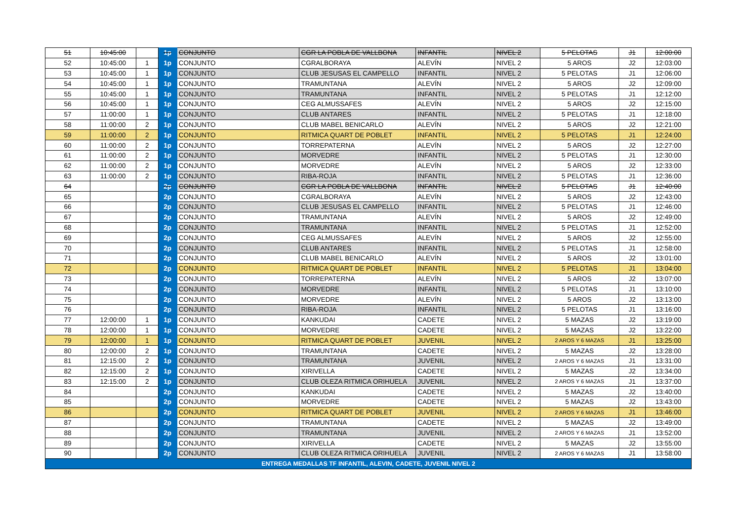| 51 | 10:45:00 | | 1p | CONJUNTO | CGR LA POBLA DE VALLBONA | INFANTIL | NIVEL 2 | 5 PELOTAS | J1 | 12:00:00 |
| 52 | 10:45:00 | 1 | 1p | CONJUNTO | CGRALBORAYA | ALEVÍN | NIVEL 2 | 5 AROS | J2 | 12:03:00 |
| 53 | 10:45:00 | 1 | 1p | CONJUNTO | CLUB JESUSAS EL CAMPELLO | INFANTIL | NIVEL 2 | 5 PELOTAS | J1 | 12:06:00 |
| 54 | 10:45:00 | 1 | 1p | CONJUNTO | TRAMUNTANA | ALEVÍN | NIVEL 2 | 5 AROS | J2 | 12:09:00 |
| 55 | 10:45:00 | 1 | 1p | CONJUNTO | TRAMUNTANA | INFANTIL | NIVEL 2 | 5 PELOTAS | J1 | 12:12:00 |
| 56 | 10:45:00 | 1 | 1p | CONJUNTO | CEG ALMUSSAFES | ALEVÍN | NIVEL 2 | 5 AROS | J2 | 12:15:00 |
| 57 | 11:00:00 | 1 | 1p | CONJUNTO | CLUB ANTARES | INFANTIL | NIVEL 2 | 5 PELOTAS | J1 | 12:18:00 |
| 58 | 11:00:00 | 2 | 1p | CONJUNTO | CLUB MABEL BENICARLO | ALEVÍN | NIVEL 2 | 5 AROS | J2 | 12:21:00 |
| 59 | 11:00:00 | 2 | 1p | CONJUNTO | RITMICA QUART DE POBLET | INFANTIL | NIVEL 2 | 5 PELOTAS | J1 | 12:24:00 |
| 60 | 11:00:00 | 2 | 1p | CONJUNTO | TORREPATERNA | ALEVÍN | NIVEL 2 | 5 AROS | J2 | 12:27:00 |
| 61 | 11:00:00 | 2 | 1p | CONJUNTO | MORVEDRE | INFANTIL | NIVEL 2 | 5 PELOTAS | J1 | 12:30:00 |
| 62 | 11:00:00 | 2 | 1p | CONJUNTO | MORVEDRE | ALEVÍN | NIVEL 2 | 5 AROS | J2 | 12:33:00 |
| 63 | 11:00:00 | 2 | 1p | CONJUNTO | RIBA-ROJA | INFANTIL | NIVEL 2 | 5 PELOTAS | J1 | 12:36:00 |
| 64 | | | 2p | CONJUNTO | CGR LA POBLA DE VALLBONA | INFANTIL | NIVEL 2 | 5 PELOTAS | J1 | 12:40:00 |
| 65 | | | 2p | CONJUNTO | CGRALBORAYA | ALEVÍN | NIVEL 2 | 5 AROS | J2 | 12:43:00 |
| 66 | | | 2p | CONJUNTO | CLUB JESUSAS EL CAMPELLO | INFANTIL | NIVEL 2 | 5 PELOTAS | J1 | 12:46:00 |
| 67 | | | 2p | CONJUNTO | TRAMUNTANA | ALEVÍN | NIVEL 2 | 5 AROS | J2 | 12:49:00 |
| 68 | | | 2p | CONJUNTO | TRAMUNTANA | INFANTIL | NIVEL 2 | 5 PELOTAS | J1 | 12:52:00 |
| 69 | | | 2p | CONJUNTO | CEG ALMUSSAFES | ALEVÍN | NIVEL 2 | 5 AROS | J2 | 12:55:00 |
| 70 | | | 2p | CONJUNTO | CLUB ANTARES | INFANTIL | NIVEL 2 | 5 PELOTAS | J1 | 12:58:00 |
| 71 | | | 2p | CONJUNTO | CLUB MABEL BENICARLO | ALEVÍN | NIVEL 2 | 5 AROS | J2 | 13:01:00 |
| 72 | | | 2p | CONJUNTO | RITMICA QUART DE POBLET | INFANTIL | NIVEL 2 | 5 PELOTAS | J1 | 13:04:00 |
| 73 | | | 2p | CONJUNTO | TORREPATERNA | ALEVÍN | NIVEL 2 | 5 AROS | J2 | 13:07:00 |
| 74 | | | 2p | CONJUNTO | MORVEDRE | INFANTIL | NIVEL 2 | 5 PELOTAS | J1 | 13:10:00 |
| 75 | | | 2p | CONJUNTO | MORVEDRE | ALEVÍN | NIVEL 2 | 5 AROS | J2 | 13:13:00 |
| 76 | | | 2p | CONJUNTO | RIBA-ROJA | INFANTIL | NIVEL 2 | 5 PELOTAS | J1 | 13:16:00 |
| 77 | 12:00:00 | 1 | 1p | CONJUNTO | KANKUDAI | CADETE | NIVEL 2 | 5 MAZAS | J2 | 13:19:00 |
| 78 | 12:00:00 | 1 | 1p | CONJUNTO | MORVEDRE | CADETE | NIVEL 2 | 5 MAZAS | J2 | 13:22:00 |
| 79 | 12:00:00 | 1 | 1p | CONJUNTO | RITMICA QUART DE POBLET | JUVENIL | NIVEL 2 | 2 AROS Y 6 MAZAS | J1 | 13:25:00 |
| 80 | 12:00:00 | 2 | 1p | CONJUNTO | TRAMUNTANA | CADETE | NIVEL 2 | 5 MAZAS | J2 | 13:28:00 |
| 81 | 12:15:00 | 2 | 1p | CONJUNTO | TRAMUNTANA | JUVENIL | NIVEL 2 | 2 AROS Y 6 MAZAS | J1 | 13:31:00 |
| 82 | 12:15:00 | 2 | 1p | CONJUNTO | XIRIVELLA | CADETE | NIVEL 2 | 5 MAZAS | J2 | 13:34:00 |
| 83 | 12:15:00 | 2 | 1p | CONJUNTO | CLUB OLEZA RITMICA ORIHUELA | JUVENIL | NIVEL 2 | 2 AROS Y 6 MAZAS | J1 | 13:37:00 |
| 84 | | | 2p | CONJUNTO | KANKUDAI | CADETE | NIVEL 2 | 5 MAZAS | J2 | 13:40:00 |
| 85 | | | 2p | CONJUNTO | MORVEDRE | CADETE | NIVEL 2 | 5 MAZAS | J2 | 13:43:00 |
| 86 | | | 2p | CONJUNTO | RITMICA QUART DE POBLET | JUVENIL | NIVEL 2 | 2 AROS Y 6 MAZAS | J1 | 13:46:00 |
| 87 | | | 2p | CONJUNTO | TRAMUNTANA | CADETE | NIVEL 2 | 5 MAZAS | J2 | 13:49:00 |
| 88 | | | 2p | CONJUNTO | TRAMUNTANA | JUVENIL | NIVEL 2 | 2 AROS Y 6 MAZAS | J1 | 13:52:00 |
| 89 | | | 2p | CONJUNTO | XIRIVELLA | CADETE | NIVEL 2 | 5 MAZAS | J2 | 13:55:00 |
| 90 | | | 2p | CONJUNTO | CLUB OLEZA RITMICA ORIHUELA | JUVENIL | NIVEL 2 | 2 AROS Y 6 MAZAS | J1 | 13:58:00 |
| ENTREGA MEDALLAS TF INFANTIL, ALEVIN, CADETE, JUVENIL NIVEL 2 | | | | | | | | | | |